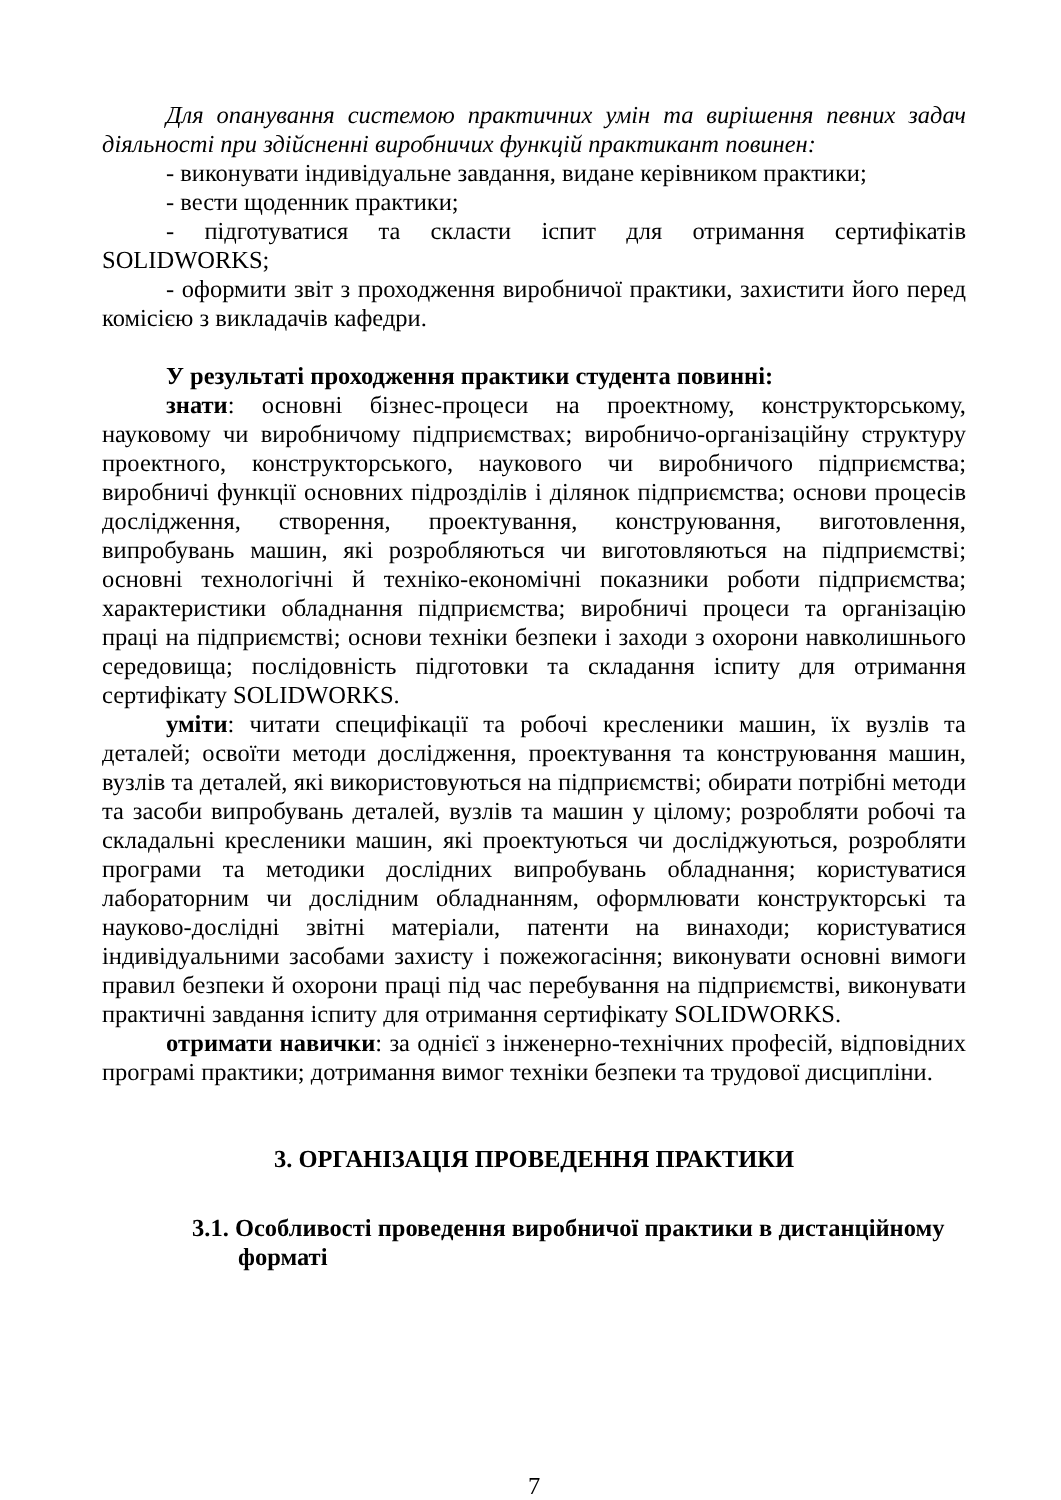Для опанування системою практичних умін та вирішення певних задач діяльності при здійсненні виробничих функцій практикант повинен:
- виконувати індивідуальне завдання, видане керівником практики;
- вести щоденник практики;
- підготуватися та скласти іспит для отримання сертифікатів SOLIDWORKS;
- оформити звіт з проходження виробничої практики, захистити його перед комісією з викладачів кафедри.
У результаті проходження практики студента повинні:
знати: основні бізнес-процеси на проектному, конструкторському, науковому чи виробничому підприємствах; виробничо-організаційну структуру проектного, конструкторського, наукового чи виробничого підприємства; виробничі функції основних підрозділів і ділянок підприємства; основи процесів дослідження, створення, проектування, конструювання, виготовлення, випробувань машин, які розробляються чи виготовляються на підприємстві; основні технологічні й техніко-економічні показники роботи підприємства; характеристики обладнання підприємства; виробничі процеси та організацію праці на підприємстві; основи техніки безпеки і заходи з охорони навколишнього середовища; послідовність підготовки та складання іспиту для отримання сертифікату SOLIDWORKS.
уміти: читати специфікації та робочі кресленики машин, їх вузлів та деталей; освоїти методи дослідження, проектування та конструювання машин, вузлів та деталей, які використовуються на підприємстві; обирати потрібні методи та засоби випробувань деталей, вузлів та машин у цілому; розробляти робочі та складальні кресленики машин, які проектуються чи досліджуються, розробляти програми та методики дослідних випробувань обладнання; користуватися лабораторним чи дослідним обладнанням, оформлювати конструкторські та науково-дослідні звітні матеріали, патенти на винаходи; користуватися індивідуальними засобами захисту і пожежогасіння; виконувати основні вимоги правил безпеки й охорони праці під час перебування на підприємстві, виконувати практичні завдання іспиту для отримання сертифікату SOLIDWORKS.
отримати навички: за однієї з інженерно-технічних професій, відповідних програмі практики; дотримання вимог техніки безпеки та трудової дисципліни.
3. ОРГАНІЗАЦІЯ ПРОВЕДЕННЯ ПРАКТИКИ
3.1. Особливості проведення виробничої практики в дистанційному форматі
7